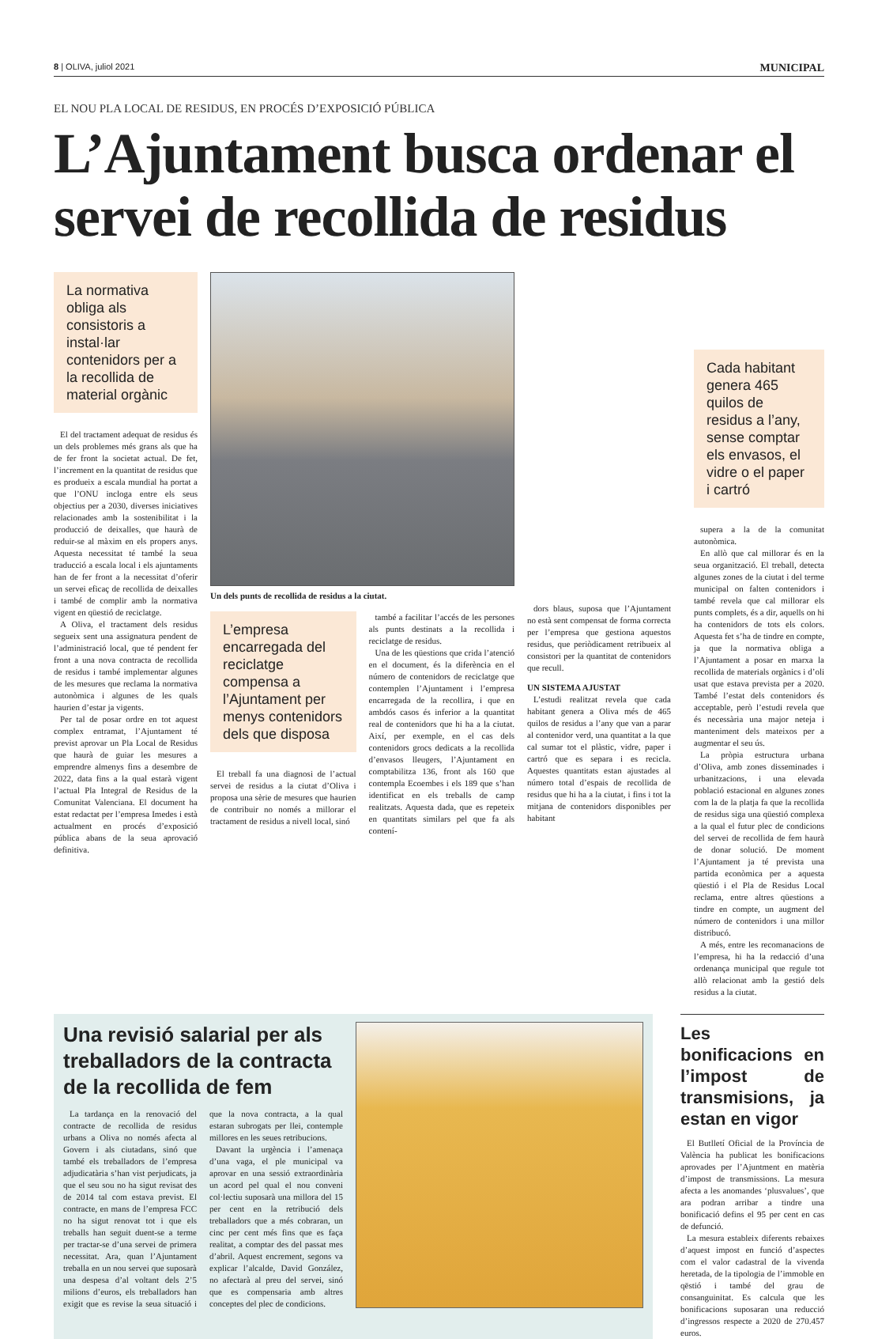8 | OLIVA, juliol 2021 MUNICIPAL
EL NOU PLA LOCAL DE RESIDUS, EN PROCÉS D’EXPOSICIÓ PÚBLICA
L’Ajuntament busca ordenar el servei de recollida de residus
La normativa obliga als consistoris a instal·lar contenidors per a la recollida de material orgànic
El del tractament adequat de residus és un dels problemes més grans als que ha de fer front la societat actual. De fet, l’increment en la quantitat de residus que es produeix a escala mundial ha portat a que l’ONU incloga entre els seus objectius per a 2030, diverses iniciatives relacionades amb la sostenibilitat i la producció de deixalles, que haurà de reduir-se al màxim en els propers anys. Aquesta necessitat té també la seua traducció a escala local i els ajuntaments han de fer front a la necessitat d’oferir un servei eficaç de recollida de deixalles i també de complir amb la normativa vigent en qüestió de reciclatge.
A Oliva, el tractament dels residus segueix sent una assignatura pendent de l’administració local, que té pendent fer front a una nova contracta de recollida de residus i també implementar algunes de les mesures que reclama la normativa autonòmica i algunes de les quals haurien d’estar ja vigents.
Per tal de posar ordre en tot aquest complex entramat, l’Ajuntament té previst aprovar un Pla Local de Residus que haurà de guiar les mesures a emprendre almenys fins a desembre de 2022, data fins a la qual estarà vigent l’actual Pla Integral de Residus de la Comunitat Valenciana. El document ha estat redactat per l’empresa Imedes i està actualment en procés d’exposició pública abans de la seua aprovació definitiva.
Un dels punts de recollida de residus a la ciutat.
L’empresa encarregada del reciclatge compensa a l’Ajuntament per menys contenidors dels que disposa
El treball fa una diagnosi de l’actual servei de residus a la ciutat d’Oliva i proposa una sèrie de mesures que haurien de contribuir no només a millorar el tractament de residus a nivell local, sinó
també a facilitar l’accés de les persones als punts destinats a la recollida i reciclatge de residus.
Una de les qüestions que crida l’atenció en el document, és la diferència en el número de contenidors de reciclatge que contemplen l’Ajuntament i l’empresa encarregada de la recollira, i que en ambdós casos és inferior a la quantitat real de contenidors que hi ha a la ciutat. Així, per exemple, en el cas dels contenidors grocs dedicats a la recollida d’envasos lleugers, l’Ajuntament en comptabilitza 136, front als 160 que contempla Ecoembes i els 189 que s’han identificat en els treballs de camp realitzats. Aquesta dada, que es repeteix en quantitats similars pel que fa als contení-
dors blaus, suposa que l’Ajuntament no està sent compensat de forma correcta per l’empresa que gestiona aquestos residus, que periòdicament retribueix al consistori per la quantitat de contenidors que recull.
UN SISTEMA AJUSTAT
L’estudi realitzat revela que cada habitant genera a Oliva més de 465 quilos de residus a l’any que van a parar al contenidor verd, una quantitat a la que cal sumar tot el plàstic, vidre, paper i cartró que es separa i es recicla. Aquestes quantitats estan ajustades al número total d’espais de recollida de residus que hi ha a la ciutat, i fins i tot la mitjana de contenidors disponibles per habitant
Cada habitant genera 465 quilos de residus a l’any, sense comptar els envasos, el vidre o el paper i cartró
supera a la de la comunitat autonòmica.
En allò que cal millorar és en la seua organització. El treball, detecta algunes zones de la ciutat i del terme municipal on falten contenidors i també revela que cal millorar els punts complets, és a dir, aquells on hi ha contenidors de tots els colors. Aquesta fet s’ha de tindre en compte, ja que la normativa obliga a l’Ajuntament a posar en marxa la recollida de materials orgànics i d’oli usat que estava prevista per a 2020. També l’estat dels contenidors és acceptable, però l’estudi revela que és necessària una major neteja i manteniment dels mateixos per a augmentar el seu ús.
La pròpia estructura urbana d’Oliva, amb zones disseminades i urbanitzacions, i una elevada població estacional en algunes zones com la de la platja fa que la recollida de residus siga una qüestió complexa a la qual el futur plec de condicions del servei de recollida de fem haurà de donar solució. De moment l’Ajuntament ja té prevista una partida econòmica per a aquesta qüestió i el Pla de Residus Local reclama, entre altres qüestions a tindre en compte, un augment del número de contenidors i una millor distribucó.
A més, entre les recomanacions de l’empresa, hi ha la redacció d’una ordenança municipal que regule tot allò relacionat amb la gestió dels residus a la ciutat.
Una revisió salarial per als treballadors de la contracta de la recollida de fem
La tardança en la renovació del contracte de recollida de residus urbans a Oliva no només afecta al Govern i als ciutadans, sinó que també els treballadors de l’empresa adjudicatària s’han vist perjudicats, ja que el seu sou no ha sigut revisat des de 2014 tal com estava previst. El contracte, en mans de l’empresa FCC no ha sigut renovat tot i que els treballs han seguit duent-se a terme per tractar-se d’una servei de primera necessitat. Ara, quan l’Ajuntament treballa en un nou servei que suposarà una despesa d’al voltant dels 2’5 milions d’euros, els treballadors han exigit que es revise la seua situació i que la nova contracta, a la qual estaran subrogats per llei, contemple millores en les seues retribucions.
Davant la urgència i l’amenaça d’una vaga, el ple municipal va aprovar en una sessió extraordinària un acord pel qual el nou conveni col·lectiu suposarà una millora del 15 per cent en la retribució dels treballadors que a més cobraran, un cinc per cent més fins que es faça realitat, a comptar des del passat mes d’abril. Aquest encrement, segons va explicar l’alcalde, David González, no afectarà al preu del servei, sinó que es compensaria amb altres conceptes del plec de condicions.
Les bonificacions en l’impost de transmisions, ja estan en vigor
El Butlletí Oficial de la Província de València ha publicat les bonificacions aprovades per l’Ajuntment en matèria d’impost de transmissions. La mesura afecta a les anomandes ‘plusvalues’, que ara podran arribar a tindre una bonificació defins el 95 per cent en cas de defunció.
La mesura estableix diferents rebaixes d’aquest impost en funció d’aspectes com el valor cadastral de la vivenda heretada, de la tipologia de l’immoble en qëstió i també del grau de consanguinitat. Es calcula que les bonificacions suposaran una reducció d’ingressos respecte a 2020 de 270.457 euros.